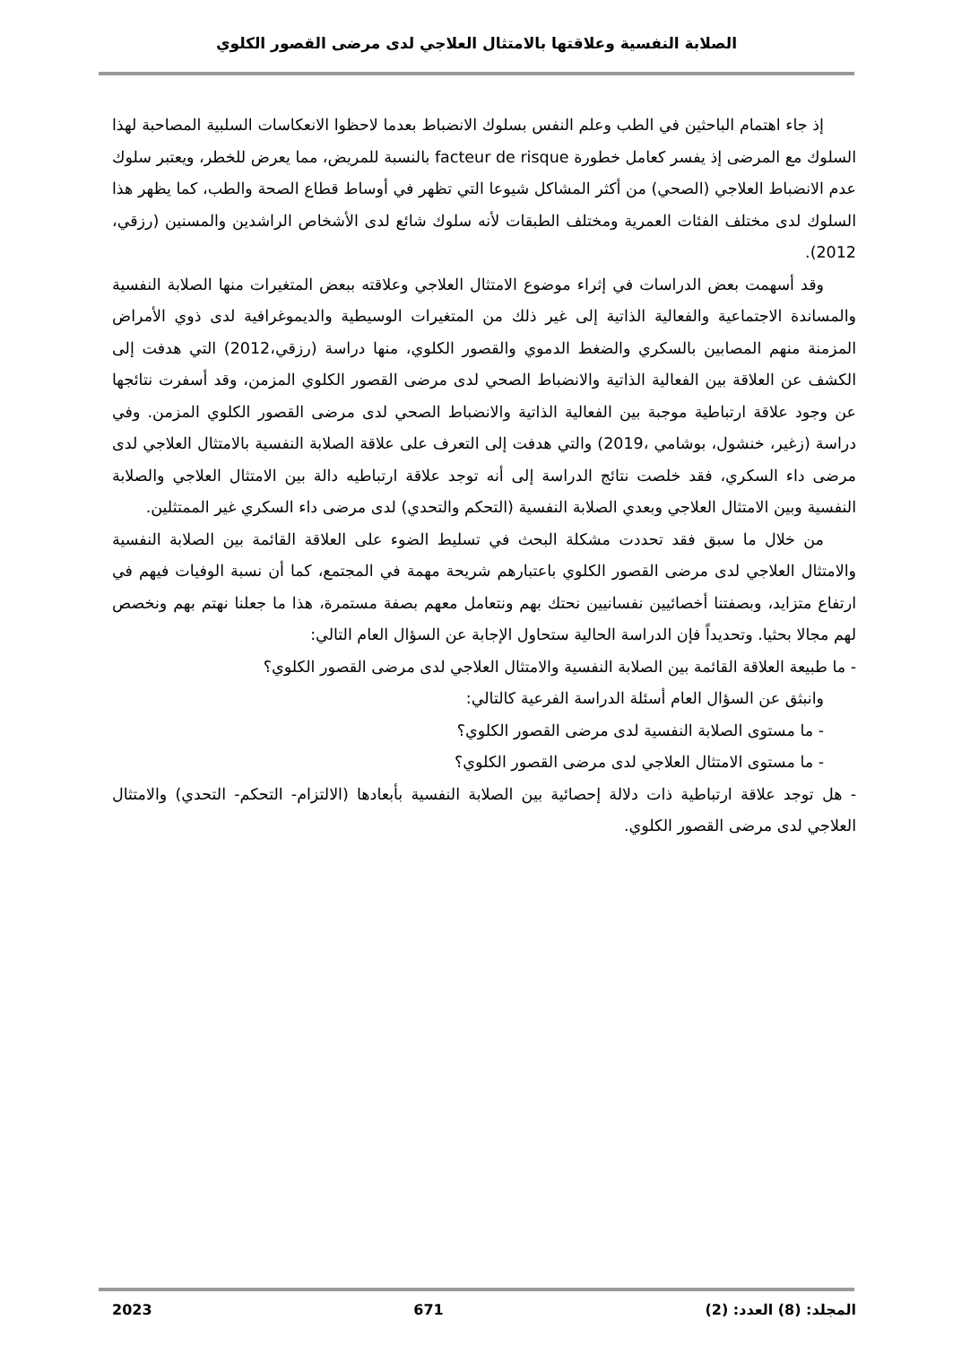الصلابة النفسية وعلاقتها بالامتثال العلاجي لدى مرضى القصور الكلوي
إذ جاء اهتمام الباحثين في الطب وعلم النفس بسلوك الانضباط بعدما لاحظوا الانعكاسات السلبية المصاحبة لهذا السلوك مع المرضى إذ يفسر كعامل خطورة facteur de risque بالنسبة للمريض، مما يعرض للخطر، ويعتبر سلوك عدم الانضباط العلاجي (الصحي) من أكثر المشاكل شيوعا التي تظهر في أوساط قطاع الصحة والطب، كما يظهر هذا السلوك لدى مختلف الفئات العمرية ومختلف الطبقات لأنه سلوك شائع لدى الأشخاص الراشدين والمسنين (رزقي، 2012).
وقد أسهمت بعض الدراسات في إثراء موضوع الامتثال العلاجي وعلاقته ببعض المتغيرات منها الصلابة النفسية والمساندة الاجتماعية والفعالية الذاتية إلى غير ذلك من المتغيرات الوسيطية والديموغرافية لدى ذوي الأمراض المزمنة منهم المصابين بالسكري والضغط الدموي والقصور الكلوي، منها دراسة (رزقي،2012) التي هدفت إلى الكشف عن العلاقة بين الفعالية الذاتية والانضباط الصحي لدى مرضى القصور الكلوي المزمن، وقد أسفرت نتائجها عن وجود علاقة ارتباطية موجبة بين الفعالية الذاتية والانضباط الصحي لدى مرضى القصور الكلوي المزمن. وفي دراسة (زغير، خنشول، بوشامي ،2019) والتي هدفت إلى التعرف على علاقة الصلابة النفسية بالامتثال العلاجي لدى مرضى داء السكري، فقد خلصت نتائج الدراسة إلى أنه توجد علاقة ارتباطيه دالة بين الامتثال العلاجي والصلابة النفسية وبين الامتثال العلاجي وبعدي الصلابة النفسية (التحكم والتحدي) لدى مرضى داء السكري غير الممتثلين.
من خلال ما سبق فقد تحددت مشكلة البحث في تسليط الضوء على العلاقة القائمة بين الصلابة النفسية والامتثال العلاجي لدى مرضى القصور الكلوي باعتبارهم شريحة مهمة في المجتمع، كما أن نسبة الوفيات فيهم في ارتفاع متزايد، وبصفتنا أخصائيين نفسانيين نحتك بهم ونتعامل معهم بصفة مستمرة، هذا ما جعلنا نهتم بهم ونخصص لهم مجالا بحثيا. وتحديداً فإن الدراسة الحالية ستحاول الإجابة عن السؤال العام التالي:
- ما طبيعة العلاقة القائمة بين الصلابة النفسية والامتثال العلاجي لدى مرضى القصور الكلوي؟
وانبثق عن السؤال العام أسئلة الدراسة الفرعية كالتالي:
- ما مستوى الصلابة النفسية لدى مرضى القصور الكلوي؟
- ما مستوى الامتثال العلاجي لدى مرضى القصور الكلوي؟
- هل توجد علاقة ارتباطية ذات دلالة إحصائية بين الصلابة النفسية بأبعادها (الالتزام- التحكم- التحدي) والامتثال العلاجي لدى مرضى القصور الكلوي.
المجلد: (8) العدد: (2) 671 2023